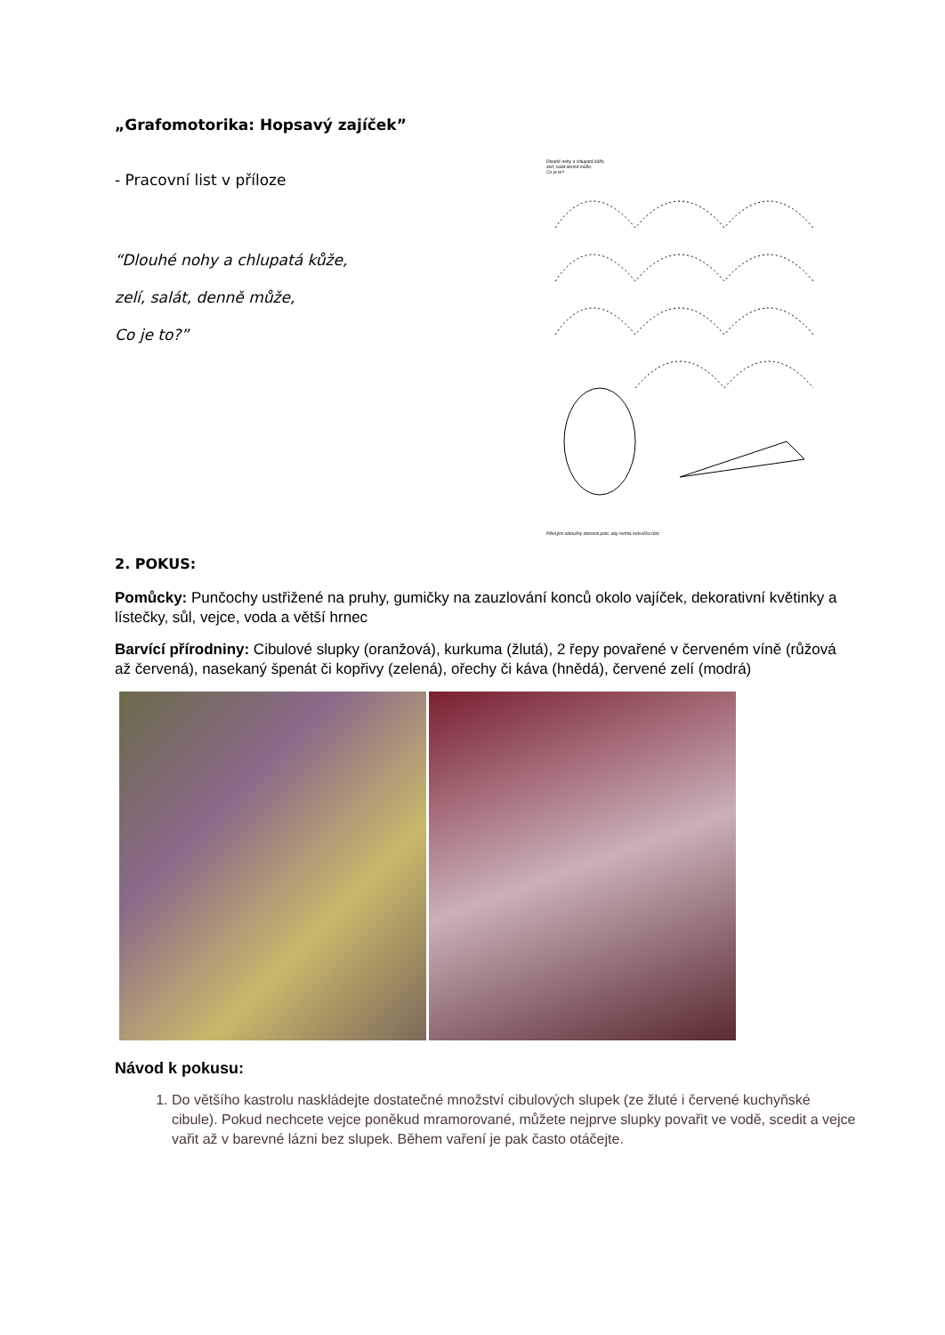„Grafomotorika: Hopsavý zajíček”
- Pracovní list v příloze
“Dlouhé nohy a chlupatá kůže,
zelí, salát, denně může,
Co je to?”
Dlouhé nohy a chlupatá kůže,
zelí, salát denně může.
Co je to?
Pěknými obloučky dokresli pole, aby mohla mrkvička růst.
2. POKUS:
Pomůcky: Punčochy ustřižené na pruhy, gumičky na zauzlování konců okolo vajíček, dekorativní květinky a lístečky, sůl, vejce, voda a větší hrnec
Barvící přírodniny: Cibulové slupky (oranžová), kurkuma (žlutá), 2 řepy povařené v červeném víně (růžová až červená), nasekaný špenát či kopřivy (zelená), ořechy či káva (hnědá), červené zelí (modrá)
Návod k pokusu:
1. Do většího kastrolu naskládejte dostatečné množství cibulových slupek (ze žluté i červené kuchyňské cibule). Pokud nechcete vejce poněkud mramorované, můžete nejprve slupky povařit ve vodě, scedit a vejce vařit až v barevné lázni bez slupek. Během vaření je pak často otáčejte.